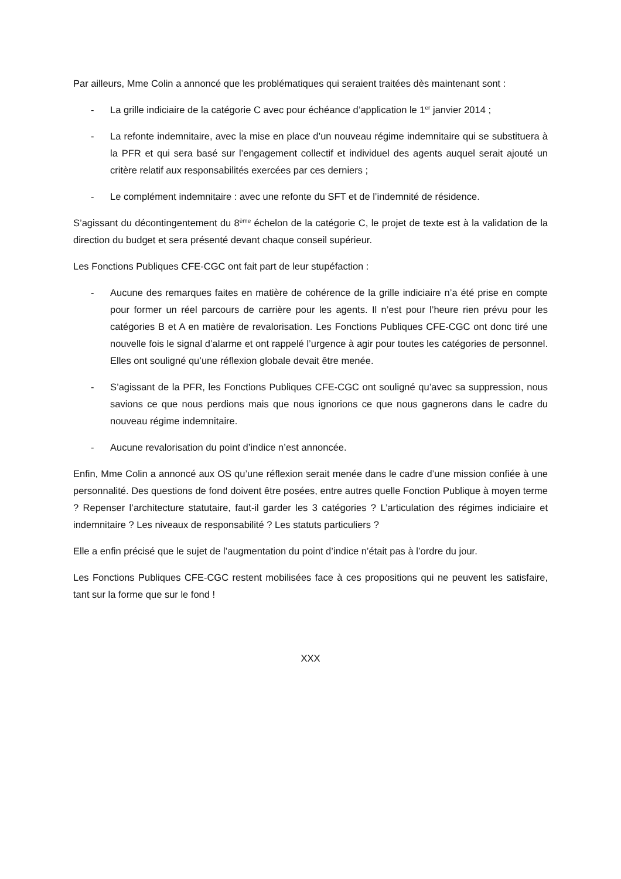Par ailleurs, Mme Colin a annoncé que les problématiques qui seraient traitées dès maintenant sont :
- La grille indiciaire de la catégorie C avec pour échéance d’application le 1<sup>er</sup> janvier 2014 ;
- La refonte indemnitaire, avec la mise en place d’un nouveau régime indemnitaire qui se substituera à la PFR et qui sera basé sur l’engagement collectif et individuel des agents auquel serait ajouté un critère relatif aux responsabilités exercées par ces derniers ;
- Le complément indemnitaire : avec une refonte du SFT et de l’indemnité de résidence.
S’agissant du décontingentement du 8<sup>ème</sup> échelon de la catégorie C, le projet de texte est à la validation de la direction du budget et sera présenté devant chaque conseil supérieur.
Les Fonctions Publiques CFE-CGC ont fait part de leur stupéfaction :
- Aucune des remarques faites en matière de cohérence de la grille indiciaire n’a été prise en compte pour former un réel parcours de carrière pour les agents. Il n’est pour l’heure rien prévu pour les catégories B et A en matière de revalorisation. Les Fonctions Publiques CFE-CGC ont donc tiré une nouvelle fois le signal d’alarme et ont rappelé l’urgence à agir pour toutes les catégories de personnel. Elles ont souligné qu’une réflexion globale devait être menée.
- S’agissant de la PFR, les Fonctions Publiques CFE-CGC ont souligné qu’avec sa suppression, nous savions ce que nous perdions mais que nous ignorions ce que nous gagnerons dans le cadre du nouveau régime indemnitaire.
- Aucune revalorisation du point d’indice n’est annoncée.
Enfin, Mme Colin a annoncé aux OS qu’une réflexion serait menée dans le cadre d’une mission confiée à une personnalité. Des questions de fond doivent être posées, entre autres quelle Fonction Publique à moyen terme ? Repenser l’architecture statutaire, faut-il garder les 3 catégories ? L’articulation des régimes indiciaire et indemnitaire ? Les niveaux de responsabilité ? Les statuts particuliers ?
Elle a enfin précisé que le sujet de l’augmentation du point d’indice n’était pas à l’ordre du jour.
Les Fonctions Publiques CFE-CGC restent mobilisées face à ces propositions qui ne peuvent les satisfaire, tant sur la forme que sur le fond !
XXX